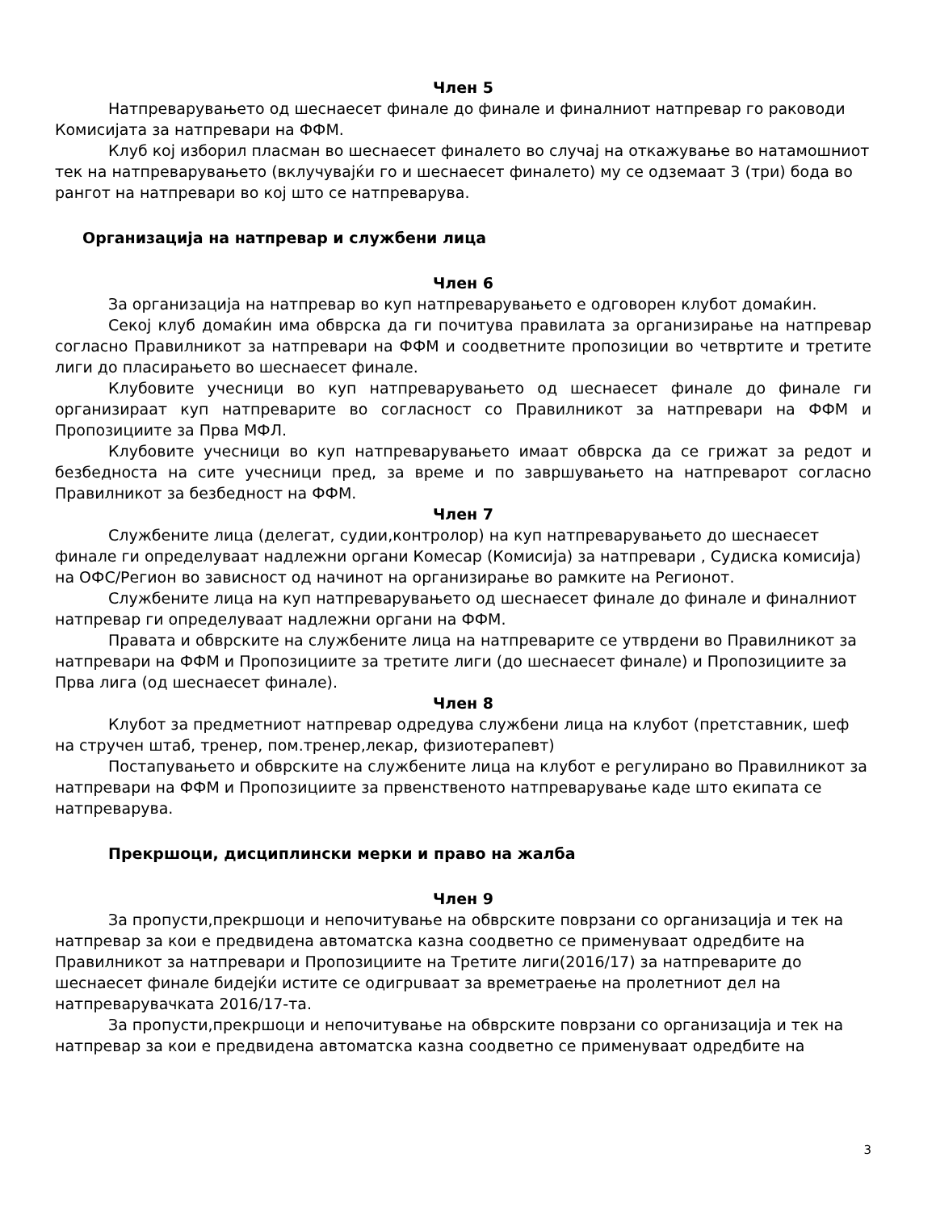Член 5
Натпреварувањето од шеснаесет финале до финале и финалниот натпревар го раководи Комисијата за натпревари на ФФМ.
Клуб кој изборил пласман во шеснаесет финалето во случај на откажување во натамошниот тек на натпреварувањето (вклучувајќи го и шеснаесет финалето) му се одземаат 3 (три) бода во рангот на натпревари во кој што се натпреварува.
Организација на натпревар и службени лица
Член 6
За организација на натпревар во куп натпреварувањето е одговорен клубот домаќин.
Секој клуб домаќин има обврска да ги почитува правилата за организирање на натпревар согласно Правилникот за натпревари на ФФМ и соодветните пропозиции во четвртите и третите лиги до пласирањето во шеснаесет финале.
Клубовите учесници во куп натпреварувањето од шеснаесет финале до финале ги организираат куп натпреварите во согласност со Правилникот за натпревари на ФФМ и Пропозициите за Прва МФЛ.
Клубовите учесници во куп натпреварувањето имаат обврска да се грижат за редот и безбедноста на сите учесници пред, за време и по завршувањето на натпреварот согласно Правилникот за безбедност на ФФМ.
Член 7
Службените лица (делегат, судии,контролор) на куп натпреварувањето до шеснаесет финале ги определуваат надлежни органи Комесар (Комисија) за натпревари , Судиска комисија) на ОФС/Регион во зависност од начинот на организирање во рамките на Регионот.
Службените лица на куп натпреварувањето од шеснаесет финале до финале и финалниот натпревар ги определуваат надлежни органи на ФФМ.
Правата и обврските на службените лица на натпреварите се утврдени во Правилникот за натпревари на ФФМ и Пропозициите за третите лиги (до шеснаесет финале) и Пропозициите за Прва лига (од шеснаесет финале).
Член 8
Клубот за предметниот натпревар одредува службени лица на клубот (претставник, шеф на стручен штаб, тренер, пом.тренер,лекар, физиотерапевт)
Постапувањето и обврските на службените лица на клубот е регулирано во Правилникот за натпревари на ФФМ и Пропозициите за првенственото натпреварување каде што екипата се натпреварува.
Прекршоци, дисциплински мерки и право на жалба
Член 9
За пропусти,прекршоци и непочитување на обврските поврзани со организација и тек на натпревар за кои е предвидена автоматска казна соодветно се применуваат одредбите на Правилникот за натпревари и Пропозициите на Третите лиги(2016/17) за натпреварите до шеснаесет финале бидејќи истите се одигрuваат за времетраење на пролетниот дел на натпреварувачката 2016/17-та.
За пропусти,прекршоци и непочитување на обврските поврзани со организација и тек на натпревар за кои е предвидена автоматска казна соодветно се применуваат одредбите на
3